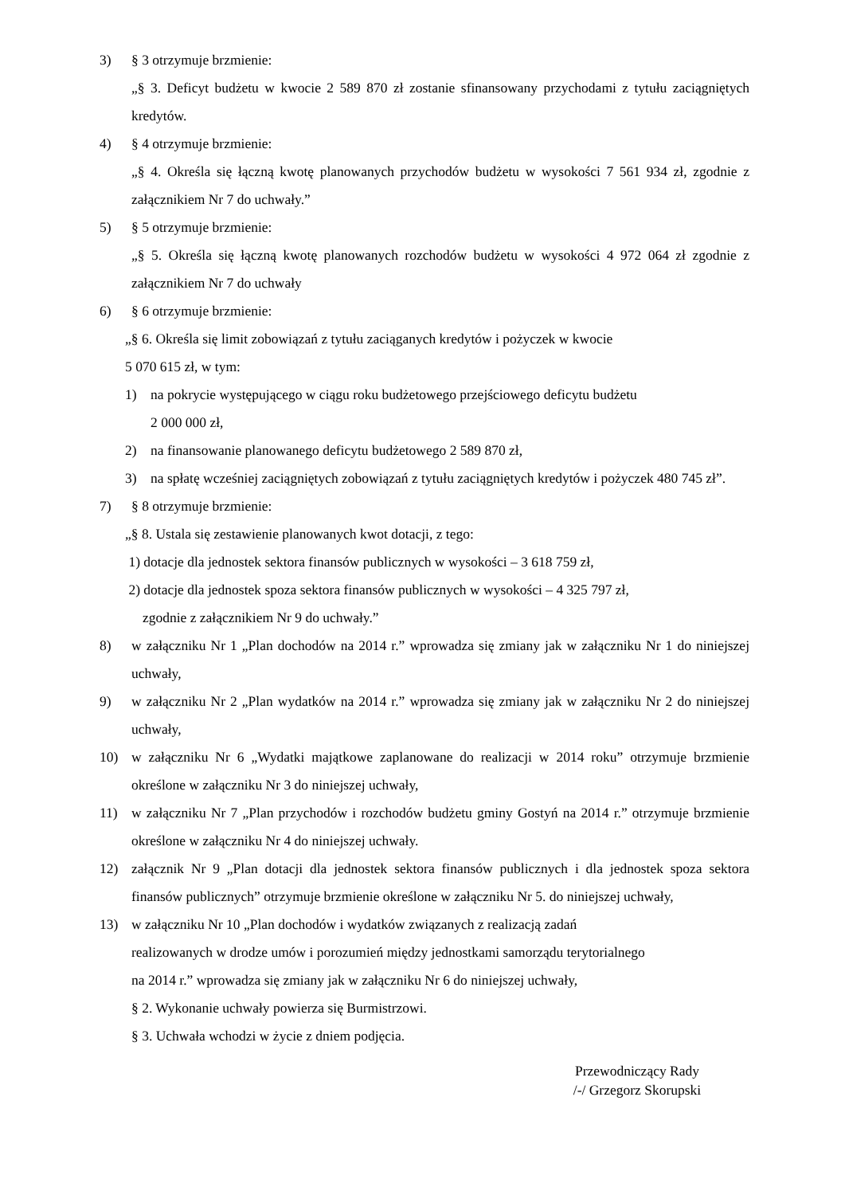3) § 3 otrzymuje brzmienie:
„§ 3. Deficyt budżetu w kwocie 2 589 870 zł zostanie sfinansowany przychodami z tytułu zaciągniętych kredytów.
4) § 4 otrzymuje brzmienie:
„§ 4. Określa się łączną kwotę planowanych przychodów budżetu w wysokości 7 561 934 zł, zgodnie z załącznikiem Nr 7 do uchwały.”
5) § 5 otrzymuje brzmienie:
„§ 5. Określa się łączną kwotę planowanych rozchodów budżetu w wysokości 4 972 064 zł zgodnie z załącznikiem Nr 7 do uchwały
6) § 6 otrzymuje brzmienie:
„§ 6. Określa się limit zobowiązań z tytułu zaciąganych kredytów i pożyczek w kwocie
5 070 615 zł, w tym:
1) na pokrycie występującego w ciągu roku budżetowego przejściowego deficytu budżetu
2 000 000 zł,
2) na finansowanie planowanego deficytu budżetowego 2 589 870 zł,
3) na spłatę wcześniej zaciągniętych zobowiązań z tytułu zaciągniętych kredytów i pożyczek 480 745 zł”.
7) § 8 otrzymuje brzmienie:
„§ 8. Ustala się zestawienie planowanych kwot dotacji, z tego:
1) dotacje dla jednostek sektora finansów publicznych w wysokości – 3 618 759 zł,
2) dotacje dla jednostek spoza sektora finansów publicznych w wysokości – 4 325 797 zł,
zgodnie z załącznikiem Nr 9 do uchwały.”
8) w załączniku Nr 1 „Plan dochodów na 2014 r.” wprowadza się zmiany jak w załączniku Nr 1 do niniejszej uchwały,
9) w załączniku Nr 2 „Plan wydatków na 2014 r.” wprowadza się zmiany jak w załączniku Nr 2 do niniejszej uchwały,
10) w załączniku Nr 6 „Wydatki majątkowe zaplanowane do realizacji w 2014 roku” otrzymuje brzmienie określone w załączniku Nr 3 do niniejszej uchwały,
11) w załączniku Nr 7 „Plan przychodów i rozchodów budżetu gminy Gostyń na 2014 r.” otrzymuje brzmienie określone w załączniku Nr 4 do niniejszej uchwały.
12) załącznik Nr 9 „Plan dotacji dla jednostek sektora finansów publicznych i dla jednostek spoza sektora finansów publicznych” otrzymuje brzmienie określone w załączniku Nr 5. do niniejszej uchwały,
13) w załączniku Nr 10 „Plan dochodów i wydatków związanych z realizacją zadań
realizowanych w drodze umów i porozumień między jednostkami samorządu terytorialnego
na 2014 r.” wprowadza się zmiany jak w załączniku Nr 6 do niniejszej uchwały,
§ 2. Wykonanie uchwały powierza się Burmistrzowi.
§ 3. Uchwała wchodzi w życie z dniem podjęcia.
Przewodniczący Rady
/-/ Grzegorz Skorupski